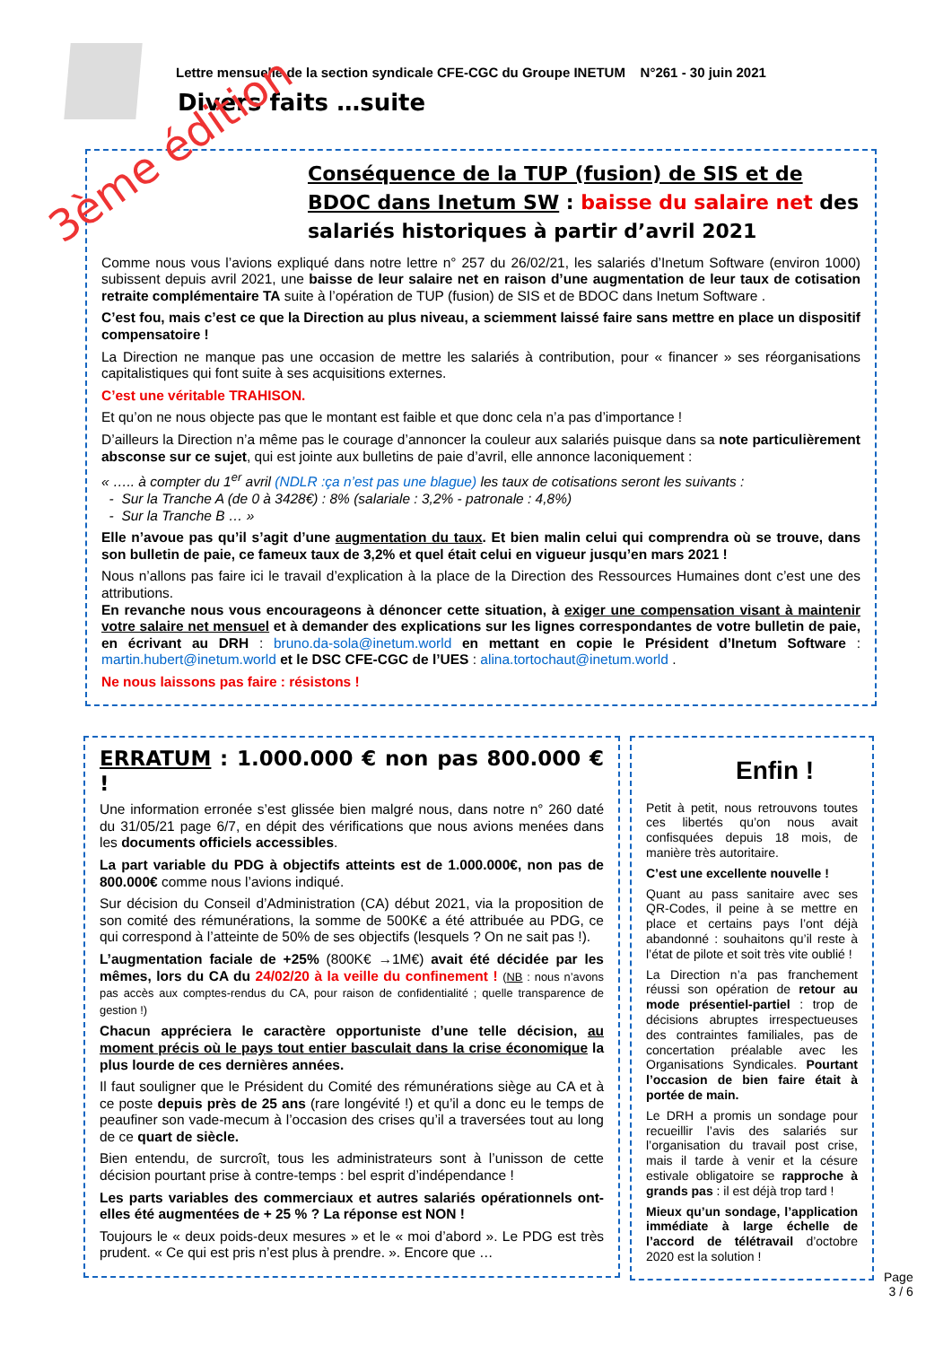Lettre mensuelle de la section syndicale CFE-CGC du Groupe INETUM N°261 - 30 juin 2021
Divers faits …suite
Conséquence de la TUP (fusion) de SIS et de BDOC dans Inetum SW : baisse du salaire net des salariés historiques à partir d’avril 2021
Comme nous vous l’avions expliqué dans notre lettre n° 257 du 26/02/21, les salariés d’Inetum Software (environ 1000) subissent depuis avril 2021, une baisse de leur salaire net en raison d’une augmentation de leur taux de cotisation retraite complémentaire TA suite à l’opération de TUP (fusion) de SIS et de BDOC dans Inetum Software .
C’est fou, mais c’est ce que la Direction au plus niveau, a sciemment laissé faire sans mettre en place un dispositif compensatoire !
La Direction ne manque pas une occasion de mettre les salariés à contribution, pour « financer » ses réorganisations capitalistiques qui font suite à ses acquisitions externes.
C’est une véritable TRAHISON.
Et qu’on ne nous objecte pas que le montant est faible et que donc cela n’a pas d’importance !
D’ailleurs la Direction n’a même pas le courage d’annoncer la couleur aux salariés puisque dans sa note particulièrement absconse sur ce sujet, qui est jointe aux bulletins de paie d’avril, elle annonce laconiquement :
« ….. à compter du 1<sup>er</sup> avril (NDLR :ça n’est pas une blague) les taux de cotisations seront les suivants :
- Sur la Tranche A (de 0 à 3428€) : 8% (salariale : 3,2% - patronale : 4,8%)
- Sur la Tranche B … »
Elle n’avoue pas qu’il s’agit d’une augmentation du taux. Et bien malin celui qui comprendra où se trouve, dans son bulletin de paie, ce fameux taux de 3,2% et quel était celui en vigueur jusqu’en mars 2021 !
Nous n’allons pas faire ici le travail d’explication à la place de la Direction des Ressources Humaines dont c’est une des attributions.
En revanche nous vous encourageons à dénoncer cette situation, à exiger une compensation visant à maintenir votre salaire net mensuel et à demander des explications sur les lignes correspondantes de votre bulletin de paie, en écrivant au DRH : bruno.da-sola@inetum.world en mettant en copie le Président d’Inetum Software : martin.hubert@inetum.world et le DSC CFE-CGC de l’UES : alina.tortochaut@inetum.world .
Ne nous laissons pas faire : résistons !
3ème édition
ERRATUM : 1.000.000 € non pas 800.000 € !
Une information erronée s’est glissée bien malgré nous, dans notre n° 260 daté du 31/05/21 page 6/7, en dépit des vérifications que nous avions menées dans les documents officiels accessibles.
La part variable du PDG à objectifs atteints est de 1.000.000€, non pas de 800.000€ comme nous l’avions indiqué.
Sur décision du Conseil d’Administration (CA) début 2021, via la proposition de son comité des rémunérations, la somme de 500K€ a été attribuée au PDG, ce qui correspond à l’atteinte de 50% de ses objectifs (lesquels ? On ne sait pas !).
L’augmentation faciale de +25% (800K€ →1M€) avait été décidée par les mêmes, lors du CA du 24/02/20 à la veille du confinement ! (NB : nous n’avons pas accès aux comptes-rendus du CA, pour raison de confidentialité ; quelle transparence de gestion !)
Chacun appréciera le caractère opportuniste d’une telle décision, au moment précis où le pays tout entier basculait dans la crise économique la plus lourde de ces dernières années.
Il faut souligner que le Président du Comité des rémunérations siège au CA et à ce poste depuis près de 25 ans (rare longévité !) et qu’il a donc eu le temps de peaufiner son vade-mecum à l’occasion des crises qu’il a traversées tout au long de ce quart de siècle.
Bien entendu, de surcroît, tous les administrateurs sont à l’unisson de cette décision pourtant prise à contre-temps : bel esprit d’indépendance !
Les parts variables des commerciaux et autres salariés opérationnels ont-elles été augmentées de + 25 % ? La réponse est NON !
Toujours le « deux poids-deux mesures » et le « moi d’abord ». Le PDG est très prudent. « Ce qui est pris n’est plus à prendre. ». Encore que …
Enfin !
Petit à petit, nous retrouvons toutes ces libertés qu’on nous avait confisquées depuis 18 mois, de manière très autoritaire.
C’est une excellente nouvelle !
Quant au pass sanitaire avec ses QR-Codes, il peine à se mettre en place et certains pays l’ont déjà abandonné : souhaitons qu’il reste à l’état de pilote et soit très vite oublié !
La Direction n’a pas franchement réussi son opération de retour au mode présentiel-partiel : trop de décisions abruptes irrespectueuses des contraintes familiales, pas de concertation préalable avec les Organisations Syndicales. Pourtant l’occasion de bien faire était à portée de main.
Le DRH a promis un sondage pour recueillir l’avis des salariés sur l’organisation du travail post crise, mais il tarde à venir et la césure estivale obligatoire se rapproche à grands pas : il est déjà trop tard !
Mieux qu’un sondage, l’application immédiate à large échelle de l’accord de télétravail d’octobre 2020 est la solution !
Page
3 / 6